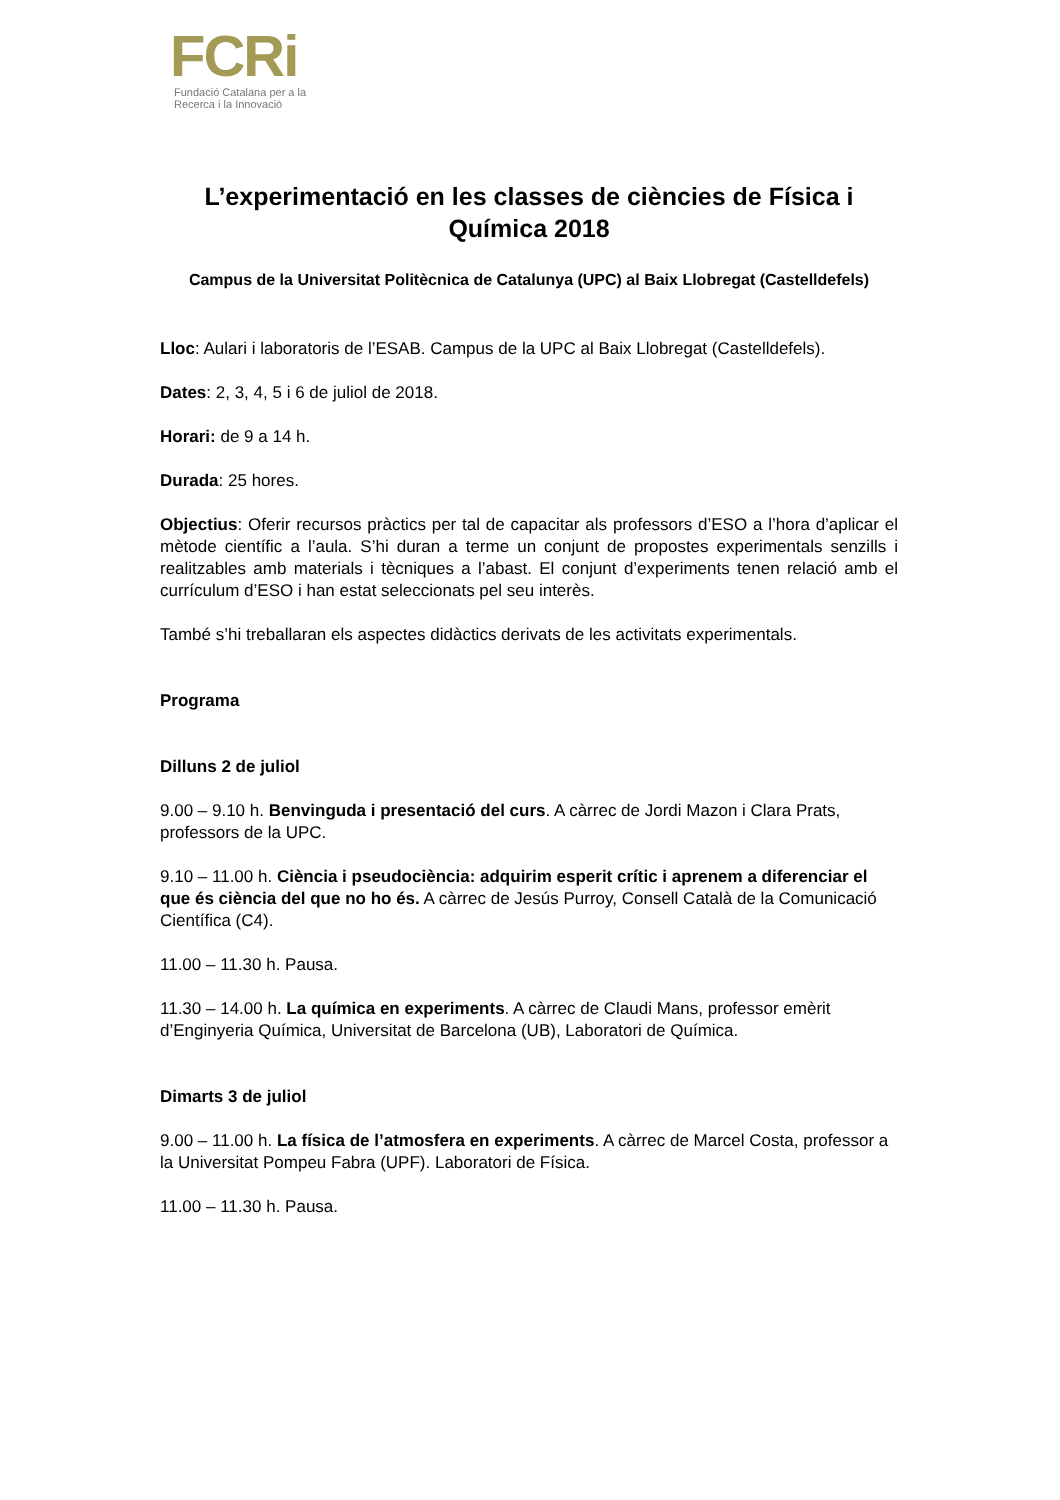FCRi
Fundació Catalana per a la
Recerca i la Innovació
L’experimentació en les classes de ciències de Física i Química 2018
Campus de la Universitat Politècnica de Catalunya (UPC) al Baix Llobregat (Castelldefels)
Lloc: Aulari i laboratoris de l’ESAB. Campus de la UPC al Baix Llobregat (Castelldefels).
Dates: 2, 3, 4, 5 i 6 de juliol de 2018.
Horari: de 9 a 14 h.
Durada: 25 hores.
Objectius: Oferir recursos pràctics per tal de capacitar als professors d’ESO a l’hora d’aplicar el mètode científic a l’aula. S’hi duran a terme un conjunt de propostes experimentals senzills i realitzables amb materials i tècniques a l’abast. El conjunt d’experiments tenen relació amb el currículum d’ESO i han estat seleccionats pel seu interès.
També s’hi treballaran els aspectes didàctics derivats de les activitats experimentals.
Programa
Dilluns 2 de juliol
9.00 – 9.10 h. Benvinguda i presentació del curs. A càrrec de Jordi Mazon i Clara Prats, professors de la UPC.
9.10 – 11.00 h. Ciència i pseudociència: adquirim esperit crític i aprenem a diferenciar el que és ciència del que no ho és. A càrrec de Jesús Purroy, Consell Català de la Comunicació Científica (C4).
11.00 – 11.30 h. Pausa.
11.30 – 14.00 h. La química en experiments. A càrrec de Claudi Mans, professor emèrit d’Enginyeria Química, Universitat de Barcelona (UB), Laboratori de Química.
Dimarts 3 de juliol
9.00 – 11.00 h. La física de l’atmosfera en experiments. A càrrec de Marcel Costa, professor a la Universitat Pompeu Fabra (UPF). Laboratori de Física.
11.00 – 11.30 h. Pausa.